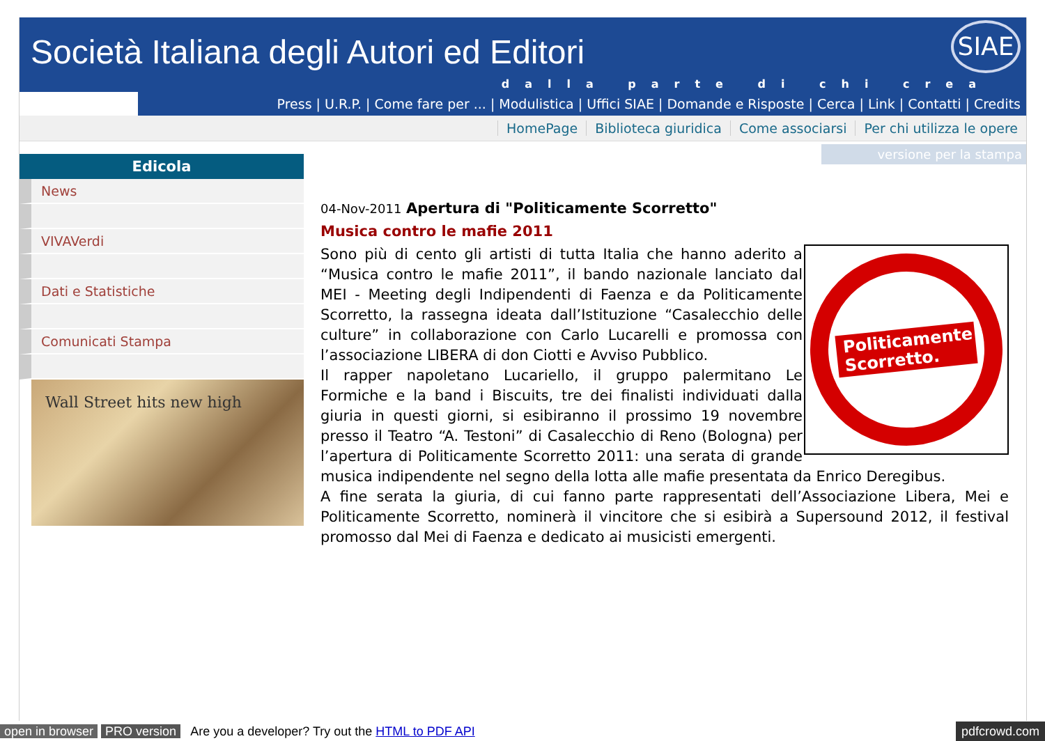Società Italiana degli Autori ed Editori
SIAE
dalla parte di chi crea
Press | U.R.P. | Come fare per ... | Modulistica | Uffici SIAE | Domande e Risposte | Cerca | Link | Contatti | Credits
HomePage Biblioteca giuridica Come associarsi Per chi utilizza le opere
versione per la stampa
Edicola
News
VIVAVerdi
Dati e Statistiche
Comunicati Stampa
Wall Street hits new high
04-Nov-2011 Apertura di "Politicamente Scorretto"
Musica contro le mafie 2011
Politicamente
Scorretto.
Sono più di cento gli artisti di tutta Italia che hanno aderito a “Musica contro le mafie 2011”, il bando nazionale lanciato dal MEI - Meeting degli Indipendenti di Faenza e da Politicamente Scorretto, la rassegna ideata dall’Istituzione “Casalecchio delle culture” in collaborazione con Carlo Lucarelli e promossa con l’associazione LIBERA di don Ciotti e Avviso Pubblico.
Il rapper napoletano Lucariello, il gruppo palermitano Le Formiche e la band i Biscuits, tre dei finalisti individuati dalla giuria in questi giorni, si esibiranno il prossimo 19 novembre presso il Teatro “A. Testoni” di Casalecchio di Reno (Bologna) per l’apertura di Politicamente Scorretto 2011: una serata di grande musica indipendente nel segno della lotta alle mafie presentata da Enrico Deregibus.
A fine serata la giuria, di cui fanno parte rappresentati dell’Associazione Libera, Mei e Politicamente Scorretto, nominerà il vincitore che si esibirà a Supersound 2012, il festival promosso dal Mei di Faenza e dedicato ai musicisti emergenti.
open in browser PRO version Are you a developer? Try out the HTML to PDF API pdfcrowd.com